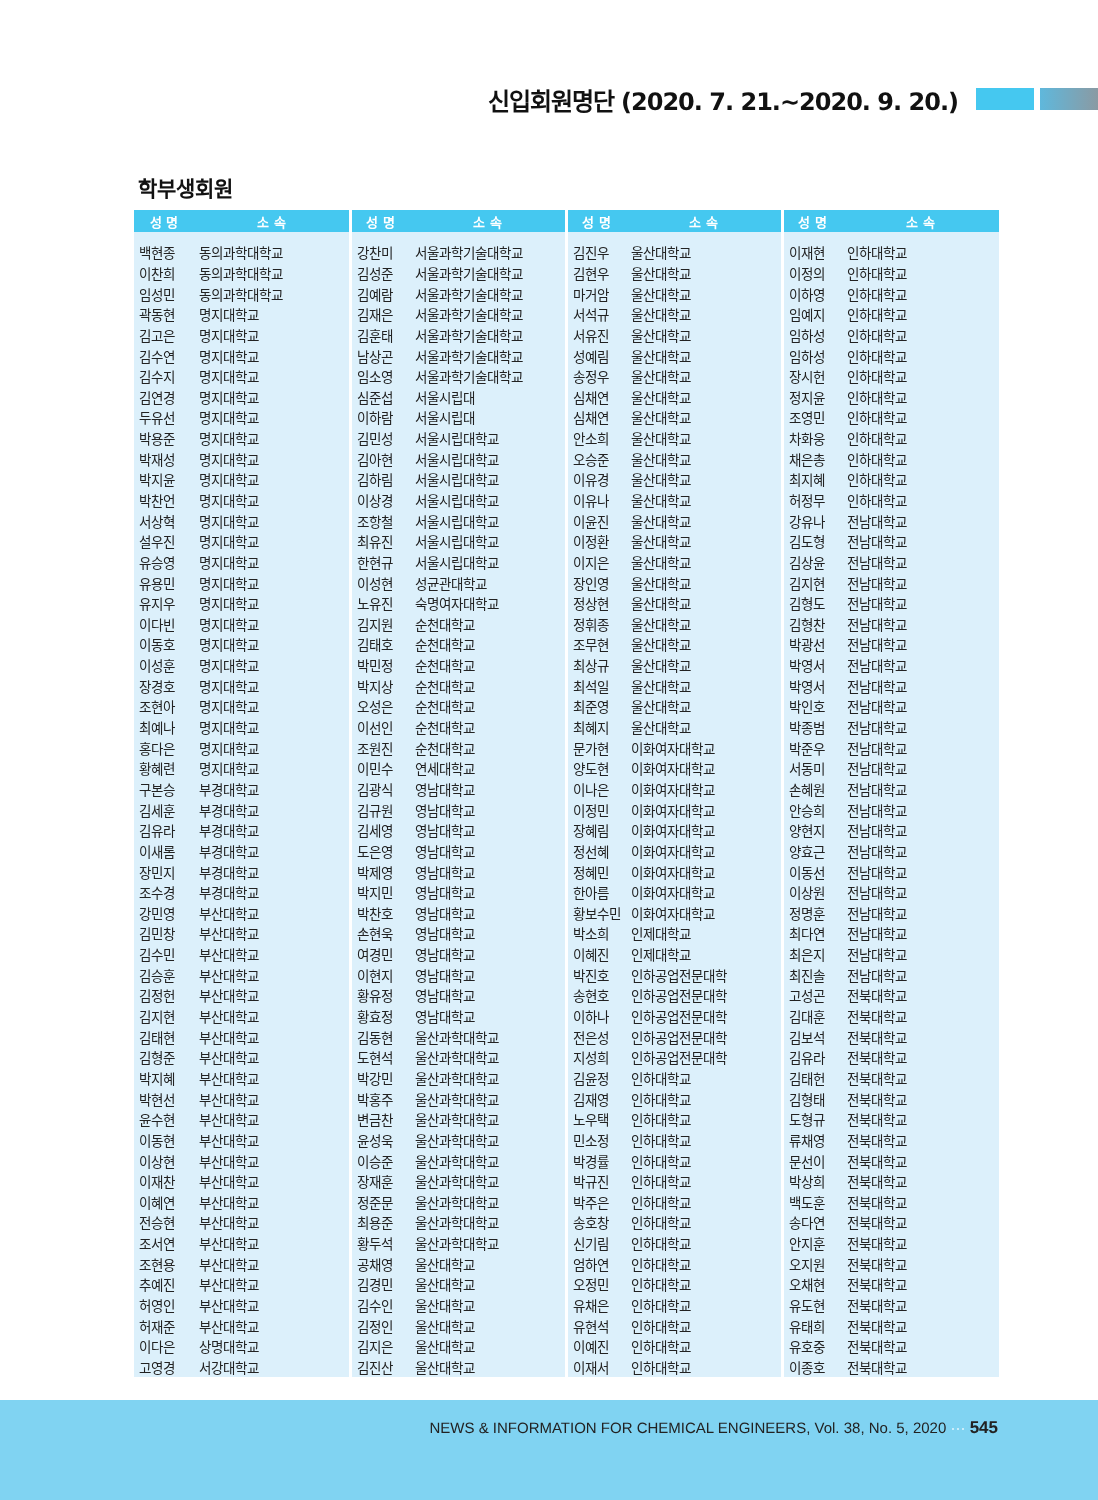신입회원명단 (2020. 7. 21.~2020. 9. 20.)
학부생회원
| 성 명 | 소 속 | 성 명 | 소 속 | 성 명 | 소 속 | 성 명 | 소 속 |
| --- | --- | --- | --- | --- | --- | --- | --- |
| 백현종 | 동의과학대학교 | 강찬미 | 서울과학기술대학교 | 김진우 | 울산대학교 | 이재현 | 인하대학교 |
| 이찬희 | 동의과학대학교 | 김성준 | 서울과학기술대학교 | 김현우 | 울산대학교 | 이정의 | 인하대학교 |
| 임성민 | 동의과학대학교 | 김예람 | 서울과학기술대학교 | 마거암 | 울산대학교 | 이하영 | 인하대학교 |
| 곽동현 | 명지대학교 | 김재은 | 서울과학기술대학교 | 서석규 | 울산대학교 | 임예지 | 인하대학교 |
| 김고은 | 명지대학교 | 김훈태 | 서울과학기술대학교 | 서유진 | 울산대학교 | 임하성 | 인하대학교 |
| 김수연 | 명지대학교 | 남상곤 | 서울과학기술대학교 | 성예림 | 울산대학교 | 임하성 | 인하대학교 |
| 김수지 | 명지대학교 | 임소영 | 서울과학기술대학교 | 송정우 | 울산대학교 | 장시헌 | 인하대학교 |
| 김연경 | 명지대학교 | 심준섭 | 서울시립대 | 심채연 | 울산대학교 | 정지윤 | 인하대학교 |
| 두유선 | 명지대학교 | 이하람 | 서울시립대 | 심채연 | 울산대학교 | 조영민 | 인하대학교 |
| 박용준 | 명지대학교 | 김민성 | 서울시립대학교 | 안소희 | 울산대학교 | 차화웅 | 인하대학교 |
| 박재성 | 명지대학교 | 김아현 | 서울시립대학교 | 오승준 | 울산대학교 | 채은총 | 인하대학교 |
| 박지윤 | 명지대학교 | 김하림 | 서울시립대학교 | 이유경 | 울산대학교 | 최지혜 | 인하대학교 |
| 박찬언 | 명지대학교 | 이상경 | 서울시립대학교 | 이유나 | 울산대학교 | 허정무 | 인하대학교 |
| 서상혁 | 명지대학교 | 조항철 | 서울시립대학교 | 이윤진 | 울산대학교 | 강유나 | 전남대학교 |
| 설우진 | 명지대학교 | 최유진 | 서울시립대학교 | 이정환 | 울산대학교 | 김도형 | 전남대학교 |
| 유승영 | 명지대학교 | 한현규 | 서울시립대학교 | 이지은 | 울산대학교 | 김상윤 | 전남대학교 |
| 유용민 | 명지대학교 | 이성현 | 성균관대학교 | 장인영 | 울산대학교 | 김지현 | 전남대학교 |
| 유지우 | 명지대학교 | 노유진 | 숙명여자대학교 | 정상현 | 울산대학교 | 김형도 | 전남대학교 |
| 이다빈 | 명지대학교 | 김지원 | 순천대학교 | 정휘종 | 울산대학교 | 김형찬 | 전남대학교 |
| 이동호 | 명지대학교 | 김태호 | 순천대학교 | 조무현 | 울산대학교 | 박광선 | 전남대학교 |
| 이성훈 | 명지대학교 | 박민정 | 순천대학교 | 최상규 | 울산대학교 | 박영서 | 전남대학교 |
| 장경호 | 명지대학교 | 박지상 | 순천대학교 | 최석일 | 울산대학교 | 박영서 | 전남대학교 |
| 조현아 | 명지대학교 | 오성은 | 순천대학교 | 최준영 | 울산대학교 | 박인호 | 전남대학교 |
| 최예나 | 명지대학교 | 이선인 | 순천대학교 | 최혜지 | 울산대학교 | 박종범 | 전남대학교 |
| 홍다은 | 명지대학교 | 조원진 | 순천대학교 | 문가현 | 이화여자대학교 | 박준우 | 전남대학교 |
| 황혜련 | 명지대학교 | 이민수 | 연세대학교 | 양도현 | 이화여자대학교 | 서동미 | 전남대학교 |
| 구본승 | 부경대학교 | 김광식 | 영남대학교 | 이나은 | 이화여자대학교 | 손혜원 | 전남대학교 |
| 김세훈 | 부경대학교 | 김규원 | 영남대학교 | 이정민 | 이화여자대학교 | 안승희 | 전남대학교 |
| 김유라 | 부경대학교 | 김세영 | 영남대학교 | 장혜림 | 이화여자대학교 | 양현지 | 전남대학교 |
| 이새롬 | 부경대학교 | 도은영 | 영남대학교 | 정선혜 | 이화여자대학교 | 양효근 | 전남대학교 |
| 장민지 | 부경대학교 | 박제영 | 영남대학교 | 정혜민 | 이화여자대학교 | 이동선 | 전남대학교 |
| 조수경 | 부경대학교 | 박지민 | 영남대학교 | 한아름 | 이화여자대학교 | 이상원 | 전남대학교 |
| 강민영 | 부산대학교 | 박찬호 | 영남대학교 | 황보수민 | 이화여자대학교 | 정명훈 | 전남대학교 |
| 김민창 | 부산대학교 | 손현욱 | 영남대학교 | 박소희 | 인제대학교 | 최다연 | 전남대학교 |
| 김수민 | 부산대학교 | 여경민 | 영남대학교 | 이혜진 | 인제대학교 | 최은지 | 전남대학교 |
| 김승훈 | 부산대학교 | 이현지 | 영남대학교 | 박진호 | 인하공업전문대학 | 최진솔 | 전남대학교 |
| 김정헌 | 부산대학교 | 황유정 | 영남대학교 | 송현호 | 인하공업전문대학 | 고성곤 | 전북대학교 |
| 김지현 | 부산대학교 | 황효정 | 영남대학교 | 이하나 | 인하공업전문대학 | 김대훈 | 전북대학교 |
| 김태현 | 부산대학교 | 김동현 | 울산과학대학교 | 전은성 | 인하공업전문대학 | 김보석 | 전북대학교 |
| 김형준 | 부산대학교 | 도현석 | 울산과학대학교 | 지성희 | 인하공업전문대학 | 김유라 | 전북대학교 |
| 박지혜 | 부산대학교 | 박강민 | 울산과학대학교 | 김윤정 | 인하대학교 | 김태헌 | 전북대학교 |
| 박현선 | 부산대학교 | 박홍주 | 울산과학대학교 | 김재영 | 인하대학교 | 김형태 | 전북대학교 |
| 윤수현 | 부산대학교 | 변금찬 | 울산과학대학교 | 노우택 | 인하대학교 | 도형규 | 전북대학교 |
| 이동현 | 부산대학교 | 윤성욱 | 울산과학대학교 | 민소정 | 인하대학교 | 류채영 | 전북대학교 |
| 이상현 | 부산대학교 | 이승준 | 울산과학대학교 | 박경률 | 인하대학교 | 문선이 | 전북대학교 |
| 이재찬 | 부산대학교 | 장재훈 | 울산과학대학교 | 박규진 | 인하대학교 | 박상희 | 전북대학교 |
| 이혜연 | 부산대학교 | 정준문 | 울산과학대학교 | 박주은 | 인하대학교 | 백도훈 | 전북대학교 |
| 전승현 | 부산대학교 | 최용준 | 울산과학대학교 | 송호창 | 인하대학교 | 송다연 | 전북대학교 |
| 조서연 | 부산대학교 | 황두석 | 울산과학대학교 | 신기림 | 인하대학교 | 안지훈 | 전북대학교 |
| 조현용 | 부산대학교 | 공채영 | 울산대학교 | 엄하연 | 인하대학교 | 오지원 | 전북대학교 |
| 추예진 | 부산대학교 | 김경민 | 울산대학교 | 오정민 | 인하대학교 | 오채현 | 전북대학교 |
| 허영인 | 부산대학교 | 김수인 | 울산대학교 | 유채은 | 인하대학교 | 유도현 | 전북대학교 |
| 허재준 | 부산대학교 | 김정인 | 울산대학교 | 유현석 | 인하대학교 | 유태희 | 전북대학교 |
| 이다은 | 상명대학교 | 김지은 | 울산대학교 | 이예진 | 인하대학교 | 유호중 | 전북대학교 |
| 고영경 | 서강대학교 | 김진산 | 울산대학교 | 이재서 | 인하대학교 | 이종호 | 전북대학교 |
NEWS & INFORMATION FOR CHEMICAL ENGINEERS, Vol. 38, No. 5, 2020 ··· 545